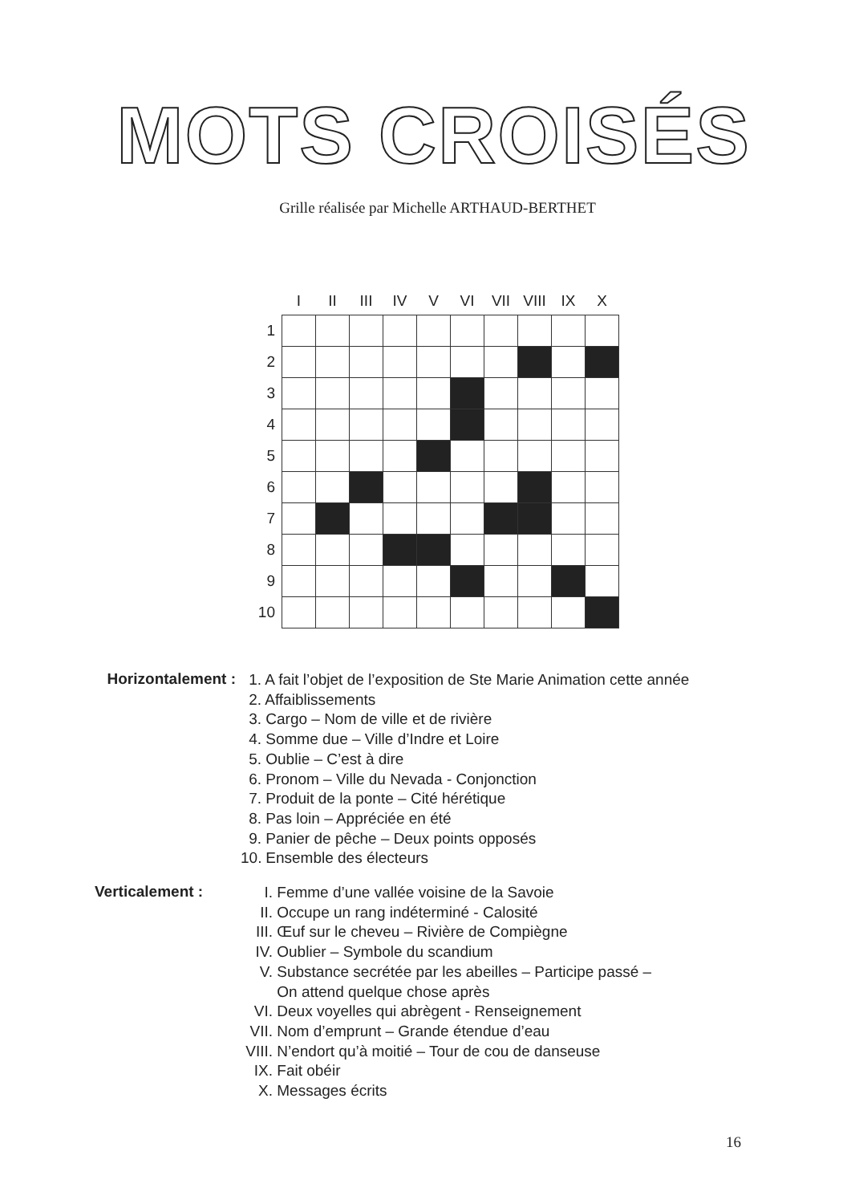MOTS CROISÉS
Grille réalisée par Michelle ARTHAUD-BERTHET
| | I | II | III | IV | V | VI | VII | VIII | IX | X |
| --- | --- | --- | --- | --- | --- | --- | --- | --- | --- | --- |
| 1 | | | | | | | | | | |
| 2 | | | | | | | | | | |
| 3 | | | | | | | | | | |
| 4 | | | | | | | | | | |
| 5 | | | | | | | | | | |
| 6 | | | | | | | | | | |
| 7 | | | | | | | | | | |
| 8 | | | | | | | | | | |
| 9 | | | | | | | | | | |
| 10 | | | | | | | | | | |
Horizontalement :
1. A fait l’objet de l’exposition de Ste Marie Animation cette année
2. Affaiblissements
3. Cargo – Nom de ville et de rivière
4. Somme due – Ville d’Indre et Loire
5. Oublie – C’est à dire
6. Pronom – Ville du Nevada - Conjonction
7. Produit de la ponte – Cité hérétique
8. Pas loin – Appréciée en été
9. Panier de pêche – Deux points opposés
10. Ensemble des électeurs
Verticalement :
I. Femme d’une vallée voisine de la Savoie
II. Occupe un rang indéterminé - Calosité
III. Œuf sur le cheveu – Rivière de Compiègne
IV. Oublier – Symbole du scandium
V. Substance secrétée par les abeilles – Participe passé –
On attend quelque chose après
VI. Deux voyelles qui abrègent - Renseignement
VII. Nom d’emprunt – Grande étendue d’eau
VIII. N’endort qu’à moitié – Tour de cou de danseuse
IX. Fait obéir
X. Messages écrits
16